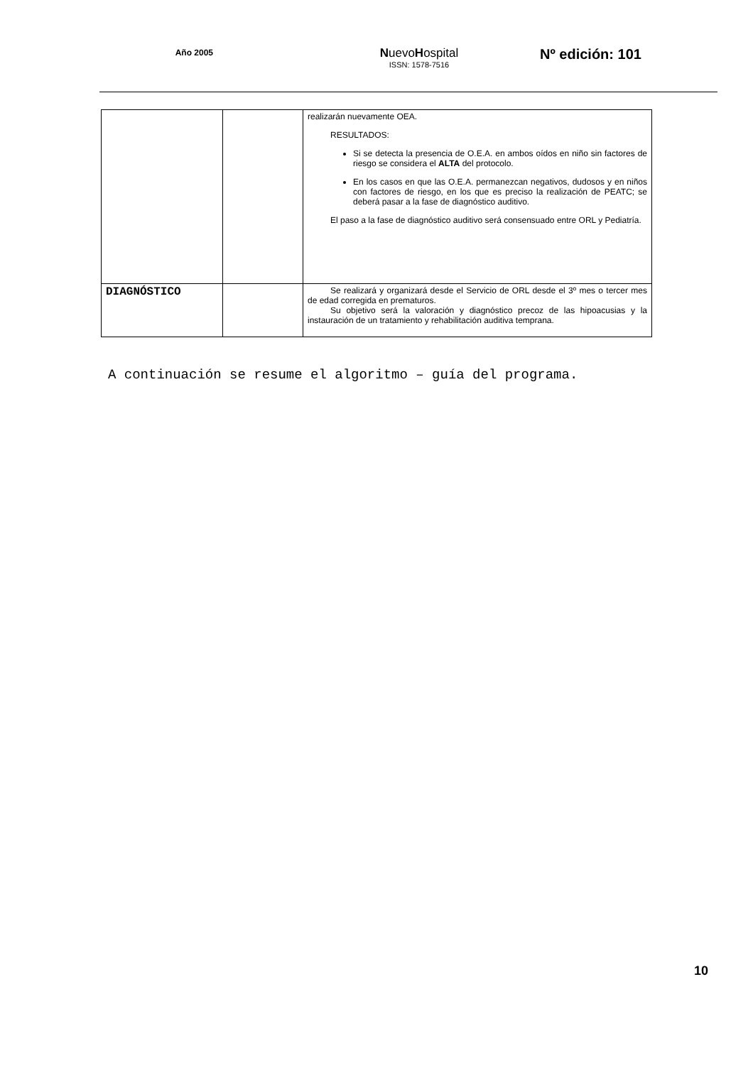Año 2005
NuevoHospital
ISSN: 1578-7516
Nº edición: 101
| | | realizarán nuevamente OEA. RESULTADOS: Si se detecta la presencia de O.E.A. en ambos oídos en niño sin factores de riesgo se considera el ALTA del protocolo. En los casos en que las O.E.A. permanezcan negativos, dudosos y en niños con factores de riesgo, en los que es preciso la realización de PEATC; se deberá pasar a la fase de diagnóstico auditivo. El paso a la fase de diagnóstico auditivo será consensuado entre ORL y Pediatría. |
| DIAGNÓSTICO | | Se realizará y organizará desde el Servicio de ORL desde el 3º mes o tercer mes de edad corregida en prematuros. Su objetivo será la valoración y diagnóstico precoz de las hipoacusias y la instauración de un tratamiento y rehabilitación auditiva temprana. |
A continuación se resume el algoritmo – guía del programa.
10